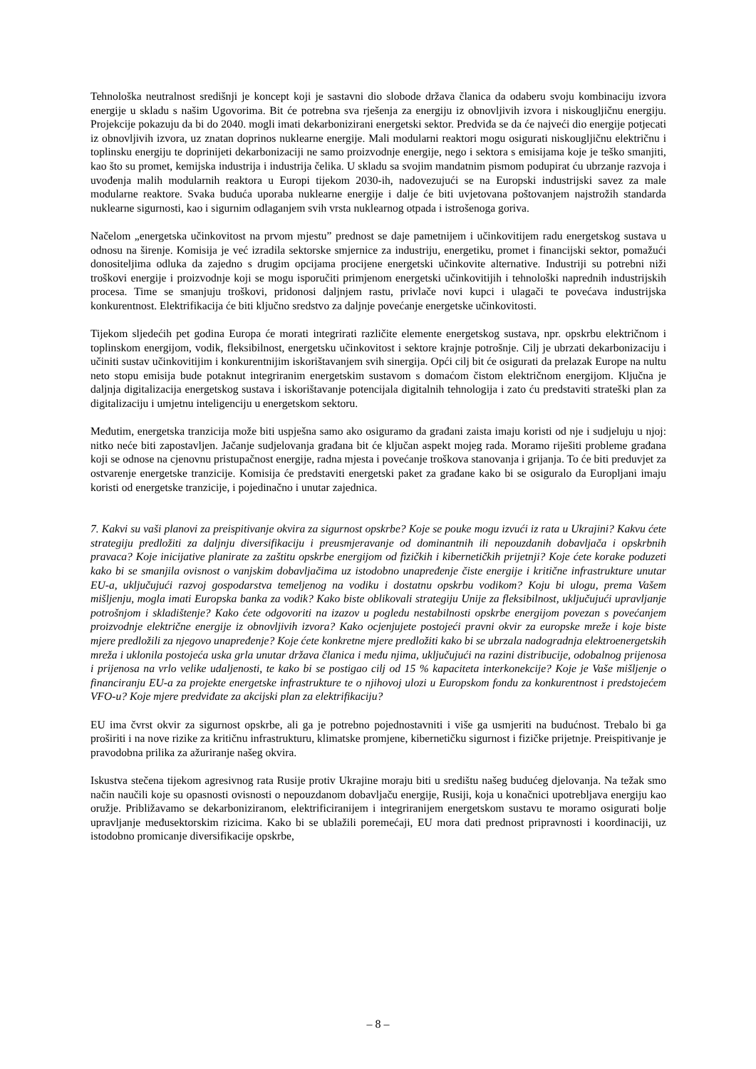Tehnološka neutralnost središnji je koncept koji je sastavni dio slobode država članica da odaberu svoju kombinaciju izvora energije u skladu s našim Ugovorima. Bit će potrebna sva rješenja za energiju iz obnovljivih izvora i niskougljičnu energiju. Projekcije pokazuju da bi do 2040. mogli imati dekarbonizirani energetski sektor. Predviđa se da će najveći dio energije potjecati iz obnovljivih izvora, uz znatan doprinos nuklearne energije. Mali modularni reaktori mogu osigurati niskougljičnu električnu i toplinsku energiju te doprinijeti dekarbonizaciji ne samo proizvodnje energije, nego i sektora s emisijama koje je teško smanjiti, kao što su promet, kemijska industrija i industrija čelika. U skladu sa svojim mandatnim pismom podupirat ću ubrzanje razvoja i uvođenja malih modularnih reaktora u Europi tijekom 2030-ih, nadovezujući se na Europski industrijski savez za male modularne reaktore. Svaka buduća uporaba nuklearne energije i dalje će biti uvjetovana poštovanjem najstrožih standarda nuklearne sigurnosti, kao i sigurnim odlaganjem svih vrsta nuklearnog otpada i istrošenoga goriva.
Načelom „energetska učinkovitost na prvom mjestu” prednost se daje pametnijem i učinkovitijem radu energetskog sustava u odnosu na širenje. Komisija je već izradila sektorske smjernice za industriju, energetiku, promet i financijski sektor, pomažući donositeljima odluka da zajedno s drugim opcijama procijene energetski učinkovite alternative. Industriji su potrebni niži troškovi energije i proizvodnje koji se mogu isporučiti primjenom energetski učinkovitijih i tehnološki naprednih industrijskih procesa. Time se smanjuju troškovi, pridonosi daljnjem rastu, privlače novi kupci i ulagači te povećava industrijska konkurentnost. Elektrifikacija će biti ključno sredstvo za daljnje povećanje energetske učinkovitosti.
Tijekom sljedećih pet godina Europa će morati integrirati različite elemente energetskog sustava, npr. opskrbu električnom i toplinskom energijom, vodik, fleksibilnost, energetsku učinkovitost i sektore krajnje potrošnje. Cilj je ubrzati dekarbonizaciju i učiniti sustav učinkovitijim i konkurentnijim iskorištavanjem svih sinergija. Opći cilj bit će osigurati da prelazak Europe na nultu neto stopu emisija bude potaknut integriranim energetskim sustavom s domaćom čistom električnom energijom. Ključna je daljnja digitalizacija energetskog sustava i iskorištavanje potencijala digitalnih tehnologija i zato ću predstaviti strateški plan za digitalizaciju i umjetnu inteligenciju u energetskom sektoru.
Međutim, energetska tranzicija može biti uspješna samo ako osiguramo da građani zaista imaju koristi od nje i sudjeluju u njoj: nitko neće biti zapostavljen. Jačanje sudjelovanja građana bit će ključan aspekt mojeg rada. Moramo riješiti probleme građana koji se odnose na cjenovnu pristupačnost energije, radna mjesta i povećanje troškova stanovanja i grijanja. To će biti preduvjet za ostvarenje energetske tranzicije. Komisija će predstaviti energetski paket za građane kako bi se osiguralo da Europljani imaju koristi od energetske tranzicije, i pojedinačno i unutar zajednica.
7. Kakvi su vaši planovi za preispitivanje okvira za sigurnost opskrbe? Koje se pouke mogu izvući iz rata u Ukrajini? Kakvu ćete strategiju predložiti za daljnju diversifikaciju i preusmjeravanje od dominantnih ili nepouzdanih dobavljača i opskrbnih pravaca? Koje inicijative planirate za zaštitu opskrbe energijom od fizičkih i kibernetičkih prijetnji? Koje ćete korake poduzeti kako bi se smanjila ovisnost o vanjskim dobavljačima uz istodobno unapređenje čiste energije i kritične infrastrukture unutar EU-a, uključujući razvoj gospodarstva temeljenog na vodiku i dostatnu opskrbu vodikom? Koju bi ulogu, prema Vašem mišljenju, mogla imati Europska banka za vodik? Kako biste oblikovali strategiju Unije za fleksibilnost, uključujući upravljanje potrošnjom i skladištenje? Kako ćete odgovoriti na izazov u pogledu nestabilnosti opskrbe energijom povezan s povećanjem proizvodnje električne energije iz obnovljivih izvora? Kako ocjenjujete postojeći pravni okvir za europske mreže i koje biste mjere predložili za njegovo unapređenje? Koje ćete konkretne mjere predložiti kako bi se ubrzala nadogradnja elektroenergetskih mreža i uklonila postojeća uska grla unutar država članica i među njima, uključujući na razini distribucije, odobalnog prijenosa i prijenosa na vrlo velike udaljenosti, te kako bi se postigao cilj od 15 % kapaciteta interkonekcije? Koje je Vaše mišljenje o financiranju EU-a za projekte energetske infrastrukture te o njihovoj ulozi u Europskom fondu za konkurentnost i predstojećem VFO-u? Koje mjere predviđate za akcijski plan za elektrifikaciju?
EU ima čvrst okvir za sigurnost opskrbe, ali ga je potrebno pojednostavniti i više ga usmjeriti na budućnost. Trebalo bi ga proširiti i na nove rizike za kritičnu infrastrukturu, klimatske promjene, kibernetičku sigurnost i fizičke prijetnje. Preispitivanje je pravodobna prilika za ažuriranje našeg okvira.
Iskustva stečena tijekom agresivnog rata Rusije protiv Ukrajine moraju biti u središtu našeg budućeg djelovanja. Na težak smo način naučili koje su opasnosti ovisnosti o nepouzdanom dobavljaču energije, Rusiji, koja u konačnici upotrebljava energiju kao oružje. Približavamo se dekarboniziranom, elektrificiranijem i integriranijem energetskom sustavu te moramo osigurati bolje upravljanje međusektorskim rizicima. Kako bi se ublažili poremećaji, EU mora dati prednost pripravnosti i koordinaciji, uz istodobno promicanje diversifikacije opskrbe,
– 8 –